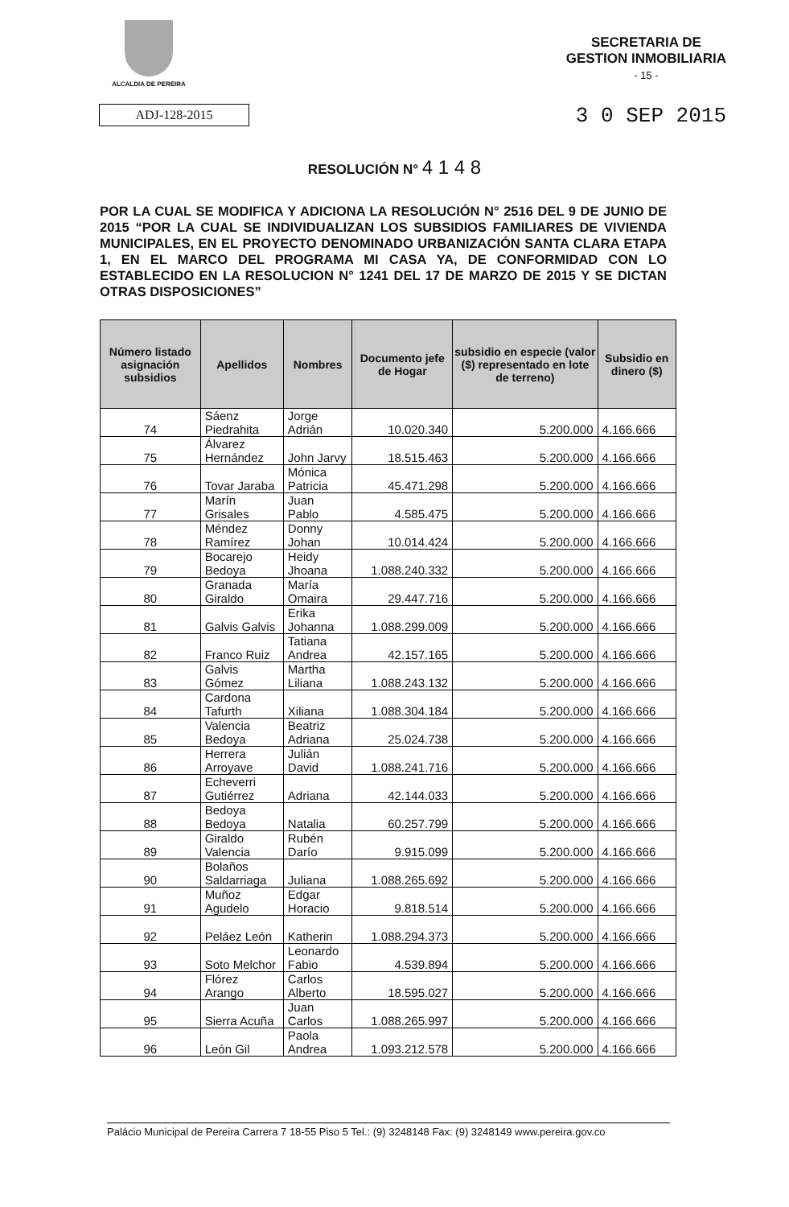ALCALDIA DE PEREIRA
SECRETARIA DE
GESTION INMOBILIARIA
- 15 -
ADJ-128-2015
3 0 SEP 2015
RESOLUCIÓN N° 4 1 4 8
POR LA CUAL SE MODIFICA Y ADICIONA LA RESOLUCIÓN N° 2516 DEL 9 DE JUNIO DE 2015 “POR LA CUAL SE INDIVIDUALIZAN LOS SUBSIDIOS FAMILIARES DE VIVIENDA MUNICIPALES, EN EL PROYECTO DENOMINADO URBANIZACIÓN SANTA CLARA ETAPA 1, EN EL MARCO DEL PROGRAMA MI CASA YA, DE CONFORMIDAD CON LO ESTABLECIDO EN LA RESOLUCION N° 1241 DEL 17 DE MARZO DE 2015 Y SE DICTAN OTRAS DISPOSICIONES”
| Número listado asignación subsidios | Apellidos | Nombres | Documento jefe de Hogar | subsidio en especie (valor ($) representado en lote de terreno) | Subsidio en dinero ($) |
| --- | --- | --- | --- | --- | --- |
| 74 | Sáenz Piedrahita | Jorge Adrián | 10.020.340 | 5.200.000 | 4.166.666 |
| 75 | Álvarez Hernández | John Jarvy | 18.515.463 | 5.200.000 | 4.166.666 |
| 76 | Tovar Jaraba | Mónica Patricia | 45.471.298 | 5.200.000 | 4.166.666 |
| 77 | Marín Grisales | Juan Pablo | 4.585.475 | 5.200.000 | 4.166.666 |
| 78 | Méndez Ramírez | Donny Johan | 10.014.424 | 5.200.000 | 4.166.666 |
| 79 | Bocarejo Bedoya | Heidy Jhoana | 1.088.240.332 | 5.200.000 | 4.166.666 |
| 80 | Granada Giraldo | María Omaira | 29.447.716 | 5.200.000 | 4.166.666 |
| 81 | Galvis Galvis | Erika Johanna | 1.088.299.009 | 5.200.000 | 4.166.666 |
| 82 | Franco Ruiz | Tatiana Andrea | 42.157.165 | 5.200.000 | 4.166.666 |
| 83 | Galvis Gómez | Martha Liliana | 1.088.243.132 | 5.200.000 | 4.166.666 |
| 84 | Cardona Tafurth | Xiliana | 1.088.304.184 | 5.200.000 | 4.166.666 |
| 85 | Valencia Bedoya | Beatriz Adriana | 25.024.738 | 5.200.000 | 4.166.666 |
| 86 | Herrera Arroyave | Julián David | 1.088.241.716 | 5.200.000 | 4.166.666 |
| 87 | Echeverri Gutiérrez | Adriana | 42.144.033 | 5.200.000 | 4.166.666 |
| 88 | Bedoya Bedoya | Natalia | 60.257.799 | 5.200.000 | 4.166.666 |
| 89 | Giraldo Valencia | Rubén Darío | 9.915.099 | 5.200.000 | 4.166.666 |
| 90 | Bolaños Saldarriaga | Juliana | 1.088.265.692 | 5.200.000 | 4.166.666 |
| 91 | Muñoz Agudelo | Edgar Horacio | 9.818.514 | 5.200.000 | 4.166.666 |
| 92 | Peláez León | Katherin | 1.088.294.373 | 5.200.000 | 4.166.666 |
| 93 | Soto Melchor | Leonardo Fabio | 4.539.894 | 5.200.000 | 4.166.666 |
| 94 | Flórez Arango | Carlos Alberto | 18.595.027 | 5.200.000 | 4.166.666 |
| 95 | Sierra Acuña | Juan Carlos | 1.088.265.997 | 5.200.000 | 4.166.666 |
| 96 | León Gil | Paola Andrea | 1.093.212.578 | 5.200.000 | 4.166.666 |
Palácio Municipal de Pereira Carrera 7 18-55 Piso 5 Tel.: (9) 3248148 Fax: (9) 3248149 www.pereira.gov.co